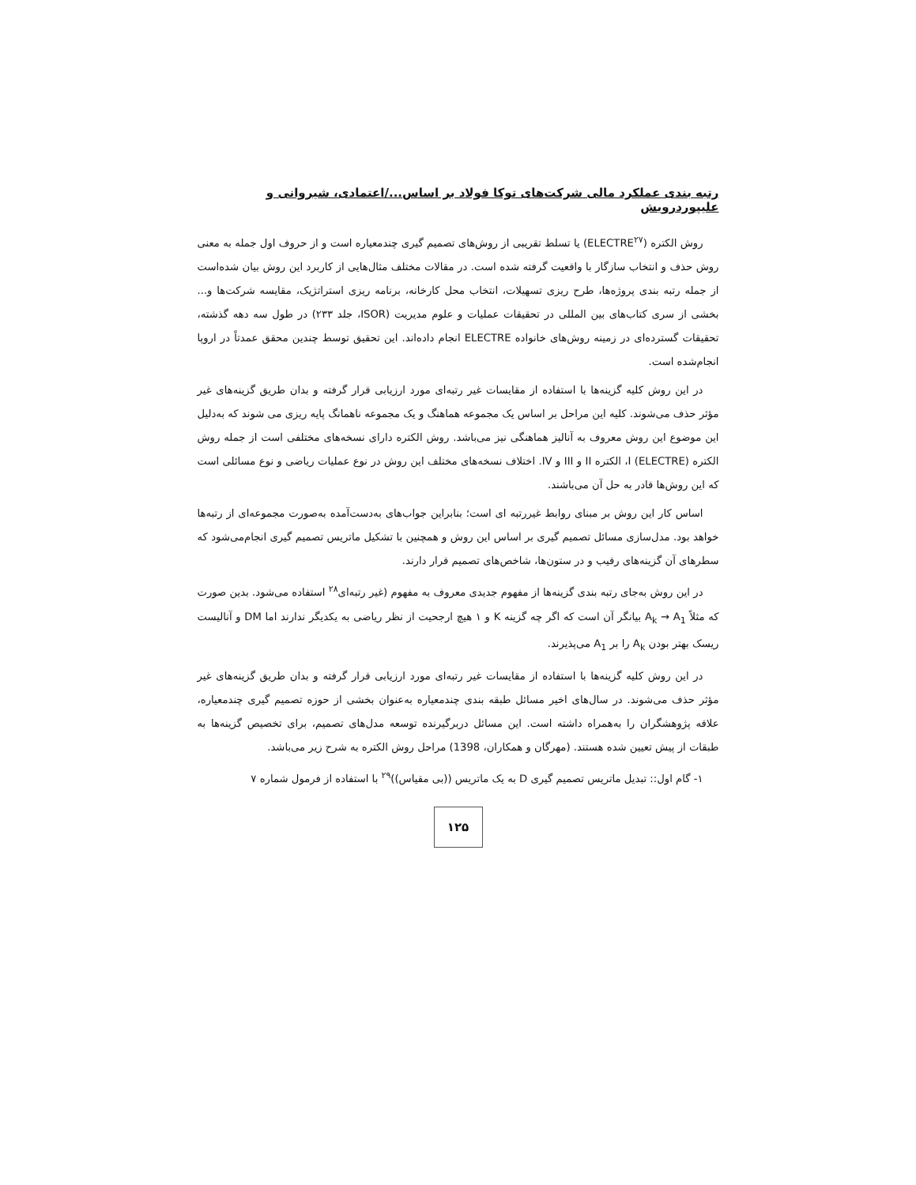رتبه بندی عملکرد مالی شرکت‌های توکا فولاد بر اساس.../اعتمادی، شیروانی و علیپوردرویش
روش الکتره (ELECTRE<sup>۲۷</sup>) یا تسلط تقریبی از روش‌های تصمیم گیری چندمعیاره است و از حروف اول جمله به معنی روش حذف و انتخاب سازگار با واقعیت گرفته شده است. در مقالات مختلف مثال‌هایی از کاربرد این روش بیان شده‌است از جمله رتبه بندی پروژه‌ها، طرح ریزی تسهیلات، انتخاب محل کارخانه، برنامه ریزی استراتژیک، مقایسه شرکت‌ها و... بخشی از سری کتاب‌های بین المللی در تحقیقات عملیات و علوم مدیریت (ISOR، جلد ۲۳۳) در طول سه دهه گذشته، تحقیقات گسترده‌ای در زمینه روش‌های خانواده ELECTRE انجام داده‌اند. این تحقیق توسط چندین محقق عمدتاً در اروپا انجام‌شده است.
در این روش کلیه گزینه‌ها با استفاده از مقایسات غیر رتبه‌ای مورد ارزیابی قرار گرفته و بدان طریق گزینه‌های غیر مؤثر حذف می‌شوند. کلیه این مراحل بر اساس یک مجموعه هماهنگ و یک مجموعه ناهمانگ پایه ریزی می شوند که به‌دلیل این موضوع این روش معروف به آنالیز هماهنگی نیز می‌باشد. روش الکتره دارای نسخه‌های مختلفی است از جمله روش الکتره I (ELECTRE)، الکتره II و III و IV. اختلاف نسخه‌های مختلف این روش در نوع عملیات ریاضی و نوع مسائلی است که این روش‌ها قادر به حل آن می‌باشند.
اساس کار این روش بر مبنای روابط غیررتبه ای است؛ بنابراین جواب‌های به‌دست‌آمده به‌صورت مجموعه‌ای از رتبه‌ها خواهد بود. مدل‌سازی مسائل تصمیم گیری بر اساس این روش و همچنین با تشکیل ماتریس تصمیم گیری انجام‌می‌شود که سطرهای آن گزینه‌های رقیب و در ستون‌ها، شاخص‌های تصمیم قرار دارند.
در این روش به‌جای رتبه بندی گزینه‌ها از مفهوم جدیدی معروف به مفهوم (غیر رتبه‌ای<sup>۲۸</sup> استفاده می‌شود. بدین صورت که مثلاً A<sub>k</sub> → A<sub>1</sub> بیانگر آن است که اگر چه گزینه K و ۱ هیچ ارجحیت از نظر ریاضی به یکدیگر ندارند اما DM و آنالیست ریسک بهتر بودن A<sub>k</sub> را بر A<sub>1</sub> می‌پذیرند.
در این روش کلیه گزینه‌ها با استفاده از مقایسات غیر رتبه‌ای مورد ارزیابی قرار گرفته و بدان طریق گزینه‌های غیر مؤثر حذف می‌شوند. در سال‌های اخیر مسائل طبقه بندی چندمعیاره به‌عنوان بخشی از حوزه تصمیم گیری چندمعیاره، علاقه پژوهشگران را به‌همراه داشته است. این مسائل دربرگیرنده توسعه مدل‌های تصمیم، برای تخصیص گزینه‌ها به طبقات از پیش تعیین شده هستند. (مهرگان و همکاران، 1398) مراحل روش الکتره به شرح زیر می‌باشد.
۱- گام اول:: تبدیل ماتریس تصمیم گیری D به یک ماتریس ((بی مقیاس))<sup>۲۹</sup> با استفاده از فرمول شماره ۷
۱۲۵